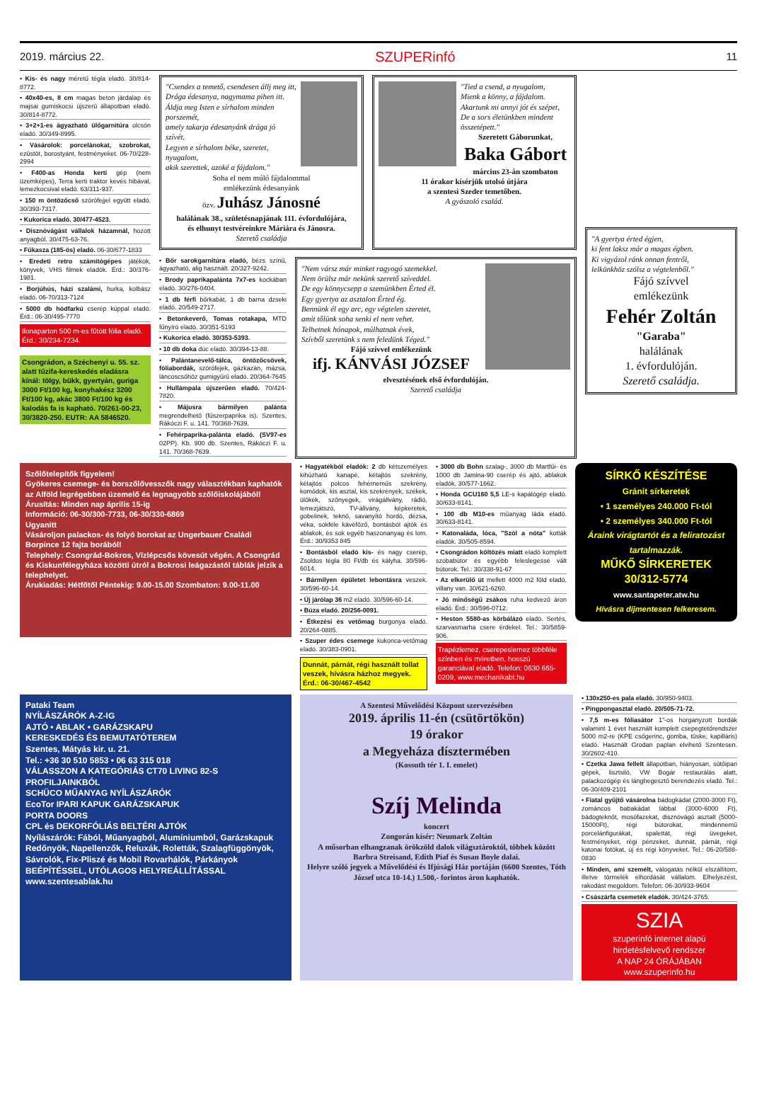2019. március 22. SZUPERinfó 11
• Kis- és nagy méretű tégla eladó. 30/814-8772.
• 40x40-es, 8 cm magas beton járdalap és majsai gumiskocsi újszerű állapotban eladó. 30/814-8772.
• 3+2+1-es ágyazható ülőgarnitúra olcsón eladó. 30/349-8995.
• Vásárolok: porcelánokat, szobrokat, ezüstöt, borostyánt, festményeket. 06-70/228-2994
• F400-as Honda kerti gép (nem üzemképes), Terra kerti traktor kevés hibával, lemezkocsival eladó. 63/311-937.
• 150 m öntözőcső szórófejjel együtt eladó. 30/393-7317.
• Kukorica eladó. 30/477-4523.
• Disznóvágást vállalok házamnál, hozott anyagból. 30/475-63-76.
• Fűkasza (185-ös) eladó. 06-30/677-1833
• Eredeti retro számítógépes játékok, könyvek, VHS filmek eladók. Érd.: 30/376-1981.
• Borjúhús, házi szalámi, hurka, kolbász eladó. 06-70/313-7124
• 5000 db hódfarkú cserép kúppal eladó. Érd.: 06-30/495-7770
Ilonaparton 500 m-es fűtött fólia eladó. Érd.: 30/234-7234.
Csongrádon, a Széchenyi u. 55. sz. alatt tűzifa-kereskedés eladásra kínál: tölgy, bükk, gyertyán, guriga 3000 Ft/100 kg, konyhakész 3200 Ft/100 kg, akác 3800 Ft/100 kg és kalodás fa is kapható. 70/261-00-23, 30/3820-250. EUTR: AA 5846520.
"Csendes a temető, csendesen állj meg itt,
Drága édesanya, nagymama pihen itt.
Áldja meg Isten e sírhalom minden porszemét,
amely takarja édesanyánk drága jó szívét.
Legyen e sírhalom béke, szeretet, nyugalom,
akik szerettek, azoké a fájdalom."
Soha el nem múló fájdalommal
emlékezünk édesanyánk
özv. Juhász Jánosné
halálának 38., születésnapjának 111. évfordulójára,
és elhunyt testvéreinkre Máriára és Jánosra.
Szerető családja
"Tied a csend, a nyugalom,
Mienk a könny, a fájdalom.
Akartunk mi annyi jót és szépet,
De a sors életünkben mindent összetépett."
Szeretett Gáborunkat,
Baka Gábort
március 23-án szombaton
11 órakor kísérjük utolsó útjára
a szentesi Szeder temetőben.
A gyászoló család.
• Bőr sarokgarnitúra eladó, bézs színű, ágyazható, alig használt. 20/327-9242.
• Brody paprikapalánta 7x7-es kockában eladó. 30/276-0404.
• 1 db férfi bőrkabát, 1 db barna dzseki eladó. 20/549-2717.
• Betonkeverő, Tomas rotakapa, MTD fűnyíró eladó. 30/351-5193
• Kukorica eladó. 30/353-5393.
• 10 db doka dúc eladó. 30/394-13-88.
• Palántanevelő-tálca, öntözőcsövek, fóliabordák, szórófejek, gázkazán, mázsa, láncoscsőhöz gumigyűrű eladó. 20/364-7645
• Hullámpala újszerűen eladó. 70/424-7820.
• Májusra bármilyen palánta megrendelhető (fűszerpaprika is). Szentes, Rákóczi F. u. 141. 70/368-7639.
• Fehérpaprika-palánta eladó. (SV97-es 02PP). Kb. 900 db. Szentes, Rákóczi F. u. 141. 70/368-7639.
"Nem vársz már minket ragyogó szemekkel.
Nem örülsz már nekünk szerető szíveddel.
De egy könnycsepp a szemünkben Érted él.
Egy gyertya az asztalon Érted ég.
Bennünk él egy arc, egy végtelen szeretet,
amit tőlünk soha senki el nem vehet.
Telhetnek hónapok, múlhatnak évek,
Szívből szeretünk s nem feledünk Téged."
Fájó szívvel emlékezünk
ifj. KÁNVÁSI JÓZSEF
elvesztésének első évfordulóján.
Szerető családja
"A gyertya érted égjen,
ki fent laksz már a magas égben.
Ki vigyázol ránk onnan fentről,
lelkünkhöz szólsz a végtelenből."
Fájó szívvel
emlékezünk
Fehér Zoltán
"Garaba"
halálának
1. évfordulóján.
Szerető családja.
Szőlőtelepítők figyelem!
Gyökeres csemege- és borszőlővesszők nagy választékban kaphatók az Alföld legrégebben üzemelő és legnagyobb szőlőiskolájából!
Árusítás: Minden nap április 15-ig
Információ: 06-30/300-7733, 06-30/330-6869
Ugyanitt
Vásároljon palackos- és folyó borokat az Ungerbauer Családi Borpince 12 fajta borából!
Telephely: Csongrád-Bokros, Vízlépcsős kövesút végén. A Csongrád és Kiskunfélegyháza közötti útról a Bokrosi leágazástól táblák jelzik a telephelyet.
Árukiadás: Hétfőtől Péntekig: 9.00-15.00 Szombaton: 9.00-11.00
• Hagyatékból eladók: 2 db kétszemélyes kihúzható kanapé, kétajtós szekrény, kétajtós polcos fehérneműs szekrény, komódok, kis asztal, kis szekrények, székek, ülőkék, szőnyegek, virágállvány, rádió, lemezjátszó, TV-állvány, képkeretek, gobelinek, teknő, savanyító hordó, dézsa, véka, sokféle kávéfőző, bontásból ajtók és ablakok, és sok egyéb haszonanyag és lom. Érd.: 30/9353 845
• Bontásból eladó kis- és nagy cserép, Zsoldos tégla 80 Ft/db és kályha. 30/596-6014.
• Bármilyen épületet lebontásra veszek. 30/596-60-14.
• Új járólap 36 m2 eladó. 30/596-60-14.
• Búza eladó. 20/256-0091.
• Étkezési és vetőmag burgonya eladó. 20/264-0885.
• Szuper édes csemege kukorica-vetőmag eladó. 30/383-0901.
Dunnát, párnát, régi használt tollat veszek, hívásra házhoz megyek. Érd.: 06-30/467-4542
• 3000 db Bohn szalag-, 3000 db Martfűi- és 1000 db Jamina-90 cserép és ajtó, ablakok eladók. 30/577-1662.
• Honda GCU160 5,5 LE-s kapálógép eladó. 30/633-8141.
• 100 db M10-es műanyag láda eladó. 30/633-8141.
• Katonaláda, lóca, "Szól a nóta" kották eladók. 30/505-8594.
• Csongrádon költözés miatt eladó komplett szobabútor és egyébb feleslegessé vált bútorok. Tel.: 30/338-91-67
• Az elkerülő út mellett 4000 m2 föld eladó, villany van. 30/621-6260.
• Jó minőségű zsákos ruha kedvező áron eladó. Érd.: 30/596-0712.
• Heston 5580-as körbálázó eladó. Sertés, szarvasmarha csere érdekel. Tel.: 30/5859-906.
Trapézlemez, cserepeslemez többféle színben és méretben, hosszú garanciával eladó. Telefon: 0630 665-0209, www.mechanikabt.hu
SÍRKŐ KÉSZÍTÉSE
Gránit sírkeretek
• 1 személyes 240.000 Ft-tól
• 2 személyes 340.000 Ft-tól
Áraink virágtartót és a feliratozást tartalmazzák.
MŰKŐ SÍRKERETEK
30/312-5774
www.santapeter.atw.hu
Hívásra díjmentesen felkeresem.
Pataki Team
NYÍLÁSZÁRÓK A-Z-IG
AJTÓ • ABLAK • GARÁZSKAPU
KERESKEDÉS ÉS BEMUTATÓTEREM
Szentes, Mátyás kir. u. 21.
Tel.: +36 30 510 5853 • 06 63 315 018
VÁLASSZON A KATEGÓRIÁS CT70 LIVING 82-S PROFILJAINKBÓL
SCHÜCO MŰANYAG NYÍLÁSZÁRÓK
EcoTor IPARI KAPUK GARÁZSKAPUK
PORTA DOORS
CPL és DEKORFÓLIÁS BELTÉRI AJTÓK
Nyílászárók: Fából, Műanyagból, Alumíniumból, Garázskapuk Redőnyök, Napellenzők, Reluxák, Roletták, Szalagfüggönyök, Sávrolók, Fix-Pliszé és Mobil Rovarhálók, Párkányok
BEÉPÍTÉSSEL, UTÓLAGOS HELYREÁLLÍTÁSSAL
www.szentesablak.hu
A Szentesi Művelődési Központ szervezésében
2019. április 11-én (csütörtökön)
19 órakor
a Megyeháza dísztermében
(Kossuth tér 1. I. emelet)
Szíj Melinda
koncert
Zongorán kísér: Neumark Zoltán
A műsorban elhangzanak örökzöld dalok világsztároktól, többek között Barbra Streisand, Edith Piaf és Susan Boyle dalai.
Helyre szóló jegyek a Művelődési és Ifjúsági Ház portáján (6600 Szentes, Tóth József utca 10-14.) 1.500,- forintos áron kaphatók.
• 130x250-es pala eladó. 30/950-9403.
• Pingpongasztal eladó. 20/505-71-72.
• 7,5 m-es fóliasátor 1"-os horganyzott bordák valamint 1 évet használt komplett csepegtetőrendszer 5000 m2-re (KPE csőgerinc, gomba, tüske, kapilláris) eladó. Használt Grodan paplan elvihető Szentesen. 30/2602-410.
• Czetka Jawa fellelt állapotban, hiányosan, sütőipari gépek, lisztsiló, VW Bogár restaurálás alatt, palackozógép és lánghegesztő berendezés eladó. Tel.: 06-30/409-2101
• Fiatal gyűjtő vásárolna bádogkádat (2000-3000 Ft), zománcos babakádat lábbal (3000-6000 Ft), bádogteknőt, mosófazekat, disznóvágó asztalt (5000-15000Ft), régi bútorokat, mindennemű porcelánfigurákat, spalettát, régi üvegeket, festményeket, régi pénzeket, dunnát, párnát, régi katonai fotókat, új és régi könyveket. Tel.: 06-20/588-0830
• Minden, ami személt, válogatás nélkül elszállítom, illetve törmelék elhordását vállalom. Elhelyezést, rakodást megoldom. Telefon: 06-30/933-9604
• Császárfa csemeték eladók. 30/424-3765.
SZIA
szuperinfó internet alapú hirdetésfelvevő rendszer
A NAP 24 ÓRÁJÁBAN
www.szuperinfo.hu